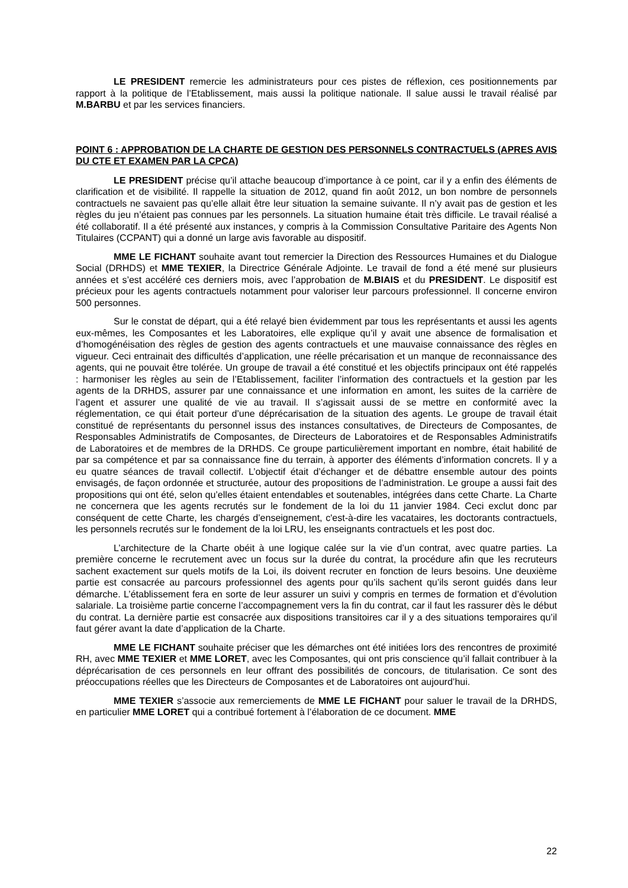LE PRESIDENT remercie les administrateurs pour ces pistes de réflexion, ces positionnements par rapport à la politique de l’Etablissement, mais aussi la politique nationale. Il salue aussi le travail réalisé par M.BARBU et par les services financiers.
POINT 6 : APPROBATION DE LA CHARTE DE GESTION DES PERSONNELS CONTRACTUELS (APRES AVIS DU CTE ET EXAMEN PAR LA CPCA)
LE PRESIDENT précise qu’il attache beaucoup d’importance à ce point, car il y a enfin des éléments de clarification et de visibilité. Il rappelle la situation de 2012, quand fin août 2012, un bon nombre de personnels contractuels ne savaient pas qu’elle allait être leur situation la semaine suivante. Il n’y avait pas de gestion et les règles du jeu n’étaient pas connues par les personnels. La situation humaine était très difficile. Le travail réalisé a été collaboratif. Il a été présenté aux instances, y compris à la Commission Consultative Paritaire des Agents Non Titulaires (CCPANT) qui a donné un large avis favorable au dispositif.
MME LE FICHANT souhaite avant tout remercier la Direction des Ressources Humaines et du Dialogue Social (DRHDS) et MME TEXIER, la Directrice Générale Adjointe. Le travail de fond a été mené sur plusieurs années et s’est accéléré ces derniers mois, avec l’approbation de M.BIAIS et du PRESIDENT. Le dispositif est précieux pour les agents contractuels notamment pour valoriser leur parcours professionnel. Il concerne environ 500 personnes.
Sur le constat de départ, qui a été relayé bien évidemment par tous les représentants et aussi les agents eux-mêmes, les Composantes et les Laboratoires, elle explique qu’il y avait une absence de formalisation et d’homogénéisation des règles de gestion des agents contractuels et une mauvaise connaissance des règles en vigueur. Ceci entrainait des difficultés d’application, une réelle précarisation et un manque de reconnaissance des agents, qui ne pouvait être tolérée. Un groupe de travail a été constitué et les objectifs principaux ont été rappelés : harmoniser les règles au sein de l’Etablissement, faciliter l’information des contractuels et la gestion par les agents de la DRHDS, assurer par une connaissance et une information en amont, les suites de la carrière de l’agent et assurer une qualité de vie au travail. Il s’agissait aussi de se mettre en conformité avec la réglementation, ce qui était porteur d’une déprécarisation de la situation des agents. Le groupe de travail était constitué de représentants du personnel issus des instances consultatives, de Directeurs de Composantes, de Responsables Administratifs de Composantes, de Directeurs de Laboratoires et de Responsables Administratifs de Laboratoires et de membres de la DRHDS. Ce groupe particulièrement important en nombre, était habilité de par sa compétence et par sa connaissance fine du terrain, à apporter des éléments d’information concrets. Il y a eu quatre séances de travail collectif. L’objectif était d’échanger et de débattre ensemble autour des points envisagés, de façon ordonnée et structurée, autour des propositions de l’administration. Le groupe a aussi fait des propositions qui ont été, selon qu’elles étaient entendables et soutenables, intégrées dans cette Charte. La Charte ne concernera que les agents recrutés sur le fondement de la loi du 11 janvier 1984. Ceci exclut donc par conséquent de cette Charte, les chargés d’enseignement, c'est-à-dire les vacataires, les doctorants contractuels, les personnels recrutés sur le fondement de la loi LRU, les enseignants contractuels et les post doc.
L’architecture de la Charte obéit à une logique calée sur la vie d’un contrat, avec quatre parties. La première concerne le recrutement avec un focus sur la durée du contrat, la procédure afin que les recruteurs sachent exactement sur quels motifs de la Loi, ils doivent recruter en fonction de leurs besoins. Une deuxième partie est consacrée au parcours professionnel des agents pour qu’ils sachent qu’ils seront guidés dans leur démarche. L’établissement fera en sorte de leur assurer un suivi y compris en termes de formation et d’évolution salariale. La troisième partie concerne l’accompagnement vers la fin du contrat, car il faut les rassurer dès le début du contrat. La dernière partie est consacrée aux dispositions transitoires car il y a des situations temporaires qu’il faut gérer avant la date d’application de la Charte.
MME LE FICHANT souhaite préciser que les démarches ont été initiées lors des rencontres de proximité RH, avec MME TEXIER et MME LORET, avec les Composantes, qui ont pris conscience qu’il fallait contribuer à la déprécarisation de ces personnels en leur offrant des possibilités de concours, de titularisation. Ce sont des préoccupations réelles que les Directeurs de Composantes et de Laboratoires ont aujourd’hui.
MME TEXIER s’associe aux remerciements de MME LE FICHANT pour saluer le travail de la DRHDS, en particulier MME LORET qui a contribué fortement à l’élaboration de ce document. MME
22